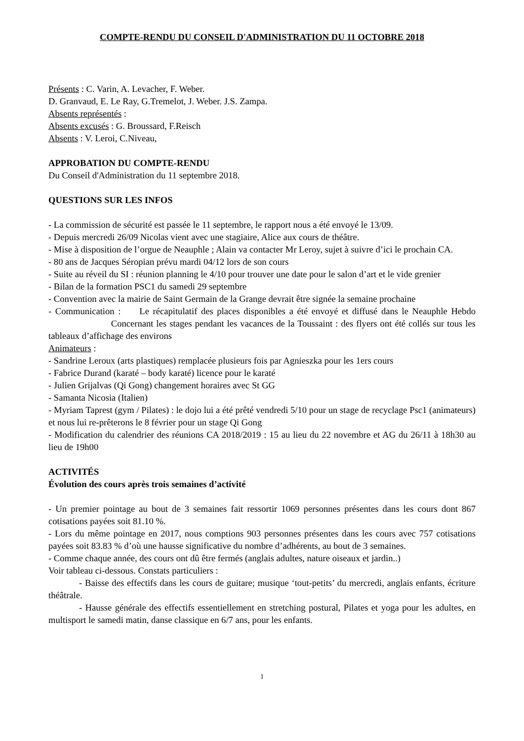COMPTE-RENDU DU CONSEIL D'ADMINISTRATION DU 11 OCTOBRE 2018
Présents : C. Varin, A. Levacher, F. Weber.
D. Granvaud, E. Le Ray, G.Tremelot, J. Weber. J.S. Zampa.
Absents représentés :
Absents excusés : G. Broussard, F.Reisch
Absents : V. Leroi, C.Niveau,
APPROBATION DU COMPTE-RENDU
Du Conseil d'Administration du 11 septembre 2018.
QUESTIONS SUR LES INFOS
- La commission de sécurité est passée le 11 septembre, le rapport nous a été envoyé le 13/09.
- Depuis mercredi 26/09 Nicolas vient avec une stagiaire, Alice aux cours de théâtre.
- Mise à disposition de l’orgue de Neauphle ; Alain va contacter Mr Leroy, sujet à suivre d’ici le prochain CA.
- 80 ans de Jacques Séropian prévu mardi 04/12 lors de son cours
- Suite au réveil du SI : réunion planning le 4/10 pour trouver une date pour le salon d’art et le vide grenier
- Bilan de la formation PSC1 du samedi 29 septembre
- Convention avec la mairie de Saint Germain de la Grange devrait être signée la semaine prochaine
- Communication : Le récapitulatif des places disponibles a été envoyé et diffusé dans le Neauphle Hebdo Concernant les stages pendant les vacances de la Toussaint : des flyers ont été collés sur tous les tableaux d’affichage des environs
Animateurs :
- Sandrine Leroux (arts plastiques) remplacée plusieurs fois par Agnieszka pour les 1ers cours
- Fabrice Durand (karaté – body karaté) licence pour le karaté
- Julien Grijalvas (Qi Gong) changement horaires avec St GG
- Samanta Nicosia (Italien)
- Myriam Taprest (gym / Pilates) : le dojo lui a été prêté vendredi 5/10 pour un stage de recyclage Psc1 (animateurs) et nous lui re-prêterons le 8 février pour un stage Qi Gong
- Modification du calendrier des réunions CA 2018/2019 : 15 au lieu du 22 novembre et AG du 26/11 à 18h30 au lieu de 19h00
ACTIVITÉS
Évolution des cours après trois semaines d’activité
- Un premier pointage au bout de 3 semaines fait ressortir 1069 personnes présentes dans les cours dont 867 cotisations payées soit 81.10 %.
- Lors du même pointage en 2017, nous comptions 903 personnes présentes dans les cours avec 757 cotisations payées soit 83.83 % d’où une hausse significative du nombre d’adhérents, au bout de 3 semaines.
- Comme chaque année, des cours ont dû être fermés (anglais adultes, nature oiseaux et jardin..)
Voir tableau ci-dessous. Constats particuliers :
- Baisse des effectifs dans les cours de guitare; musique ‘tout-petits’ du mercredi, anglais enfants, écriture théâtrale.
- Hausse générale des effectifs essentiellement en stretching postural, Pilates et yoga pour les adultes, en multisport le samedi matin, danse classique en 6/7 ans, pour les enfants.
1